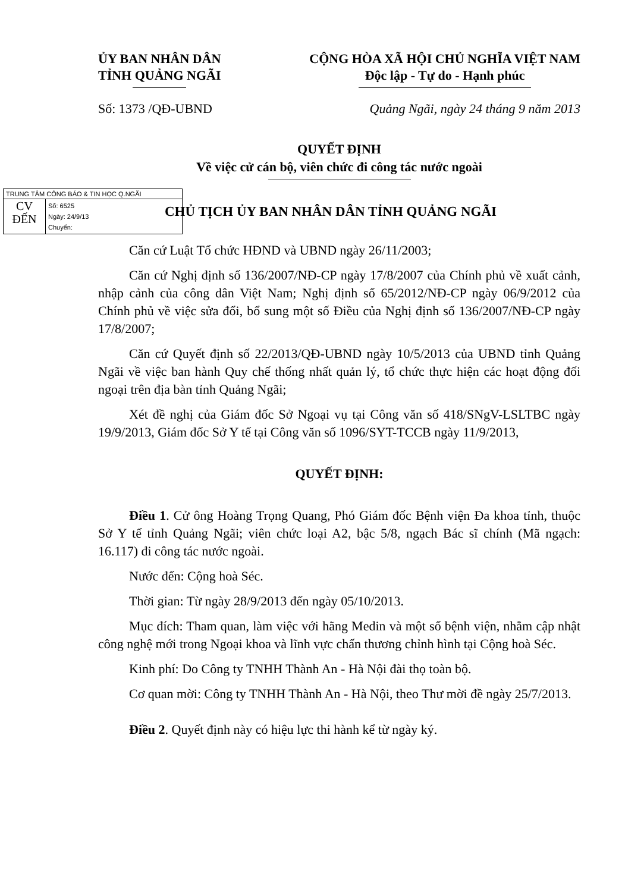ỦY BAN NHÂN DÂN
TỈNH QUẢNG NGÃI
CỘNG HÒA XÃ HỘI CHỦ NGHĨA VIỆT NAM
Độc lập - Tự do - Hạnh phúc
Số: 1373 /QĐ-UBND Quảng Ngãi, ngày 24 tháng 9 năm 2013
QUYẾT ĐỊNH
Về việc cử cán bộ, viên chức đi công tác nước ngoài
TRUNG TÂM CÔNG BÁO & TIN HỌC Q.NGÃI
CV
ĐẾN
Số: 6525
Ngày: 24/9/13
Chuyển:
CHỦ TỊCH ỦY BAN NHÂN DÂN TỈNH QUẢNG NGÃI
Căn cứ Luật Tổ chức HĐND và UBND ngày 26/11/2003;
Căn cứ Nghị định số 136/2007/NĐ-CP ngày 17/8/2007 của Chính phủ về xuất cảnh, nhập cảnh của công dân Việt Nam; Nghị định số 65/2012/NĐ-CP ngày 06/9/2012 của Chính phủ về việc sửa đổi, bổ sung một số Điều của Nghị định số 136/2007/NĐ-CP ngày 17/8/2007;
Căn cứ Quyết định số 22/2013/QĐ-UBND ngày 10/5/2013 của UBND tỉnh Quảng Ngãi về việc ban hành Quy chế thống nhất quản lý, tổ chức thực hiện các hoạt động đối ngoại trên địa bàn tỉnh Quảng Ngãi;
Xét đề nghị của Giám đốc Sở Ngoại vụ tại Công văn số 418/SNgV-LSLTBC ngày 19/9/2013, Giám đốc Sở Y tế tại Công văn số 1096/SYT-TCCB ngày 11/9/2013,
QUYẾT ĐỊNH:
Điều 1. Cử ông Hoàng Trọng Quang, Phó Giám đốc Bệnh viện Đa khoa tỉnh, thuộc Sở Y tế tỉnh Quảng Ngãi; viên chức loại A2, bậc 5/8, ngạch Bác sĩ chính (Mã ngạch: 16.117) đi công tác nước ngoài.
Nước đến: Cộng hoà Séc.
Thời gian: Từ ngày 28/9/2013 đến ngày 05/10/2013.
Mục đích: Tham quan, làm việc với hãng Medin và một số bệnh viện, nhằm cập nhật công nghệ mới trong Ngoại khoa và lĩnh vực chấn thương chỉnh hình tại Cộng hoà Séc.
Kinh phí: Do Công ty TNHH Thành An - Hà Nội đài thọ toàn bộ.
Cơ quan mời: Công ty TNHH Thành An - Hà Nội, theo Thư mời đề ngày 25/7/2013.
Điều 2. Quyết định này có hiệu lực thi hành kể từ ngày ký.